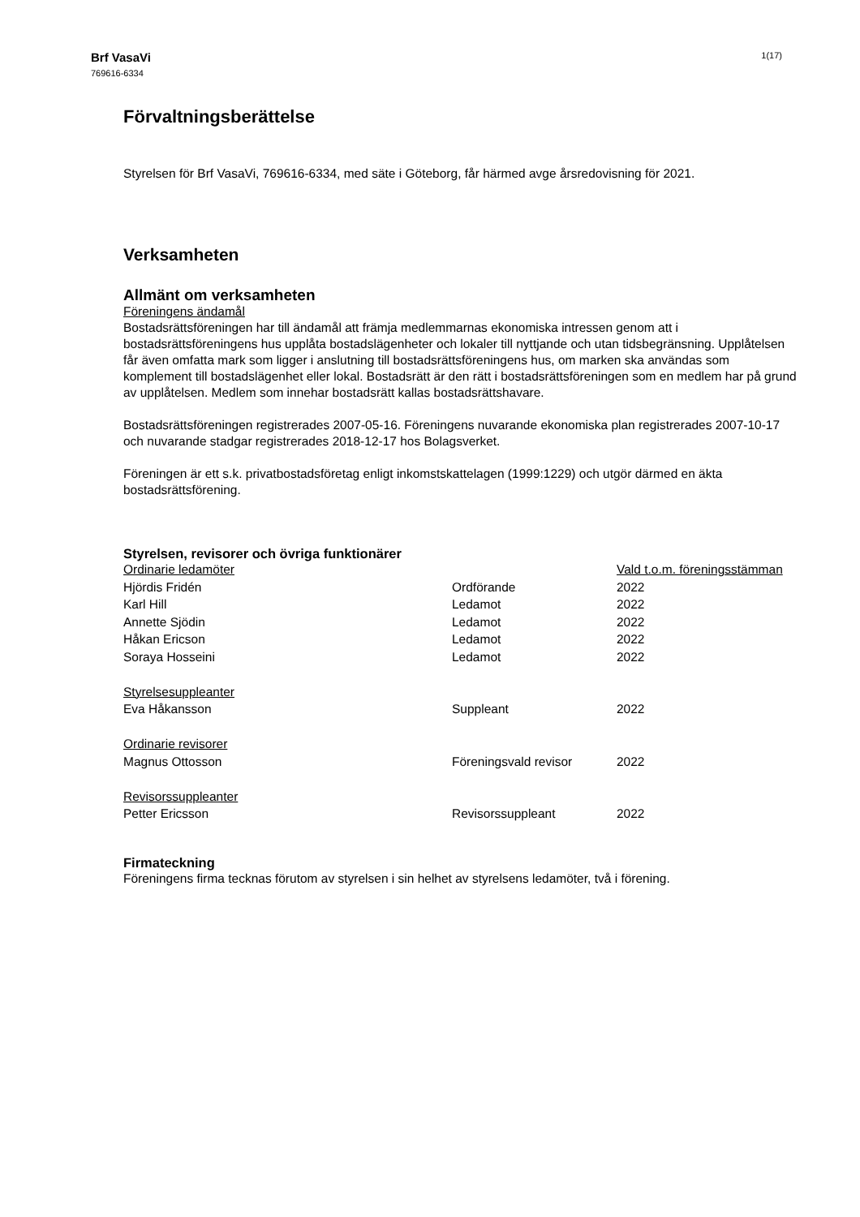Brf VasaVi
769616-6334
1(17)
Förvaltningsberättelse
Styrelsen för Brf VasaVi, 769616-6334, med säte i Göteborg, får härmed avge årsredovisning för 2021.
Verksamheten
Allmänt om verksamheten
Föreningens ändamål
Bostadsrättsföreningen har till ändamål att främja medlemmarnas ekonomiska intressen genom att i bostadsrättsföreningens hus upplåta bostadslägenheter och lokaler till nyttjande och utan tidsbegränsning. Upplåtelsen får även omfatta mark som ligger i anslutning till bostadsrättsföreningens hus, om marken ska användas som komplement till bostadslägenhet eller lokal. Bostadsrätt är den rätt i bostadsrättsföreningen som en medlem har på grund av upplåtelsen. Medlem som innehar bostadsrätt kallas bostadsrättshavare.
Bostadsrättsföreningen registrerades 2007-05-16. Föreningens nuvarande ekonomiska plan registrerades 2007-10-17 och nuvarande stadgar registrerades 2018-12-17 hos Bolagsverket.
Föreningen är ett s.k. privatbostadsföretag enligt inkomstskattelagen (1999:1229) och utgör därmed en äkta bostadsrättsförening.
Styrelsen, revisorer och övriga funktionärer
| Ordinarie ledamöter | | Vald t.o.m. föreningsstämman |
| Hjördis Fridén | Ordförande | 2022 |
| Karl Hill | Ledamot | 2022 |
| Annette Sjödin | Ledamot | 2022 |
| Håkan Ericson | Ledamot | 2022 |
| Soraya Hosseini | Ledamot | 2022 |
| Styrelsesuppleanter | | |
| Eva Håkansson | Suppleant | 2022 |
| Ordinarie revisorer | | |
| Magnus Ottosson | Föreningsvald revisor | 2022 |
| Revisorssuppleanter | | |
| Petter Ericsson | Revisorssuppleant | 2022 |
Firmateckning
Föreningens firma tecknas förutom av styrelsen i sin helhet av styrelsens ledamöter, två i förening.